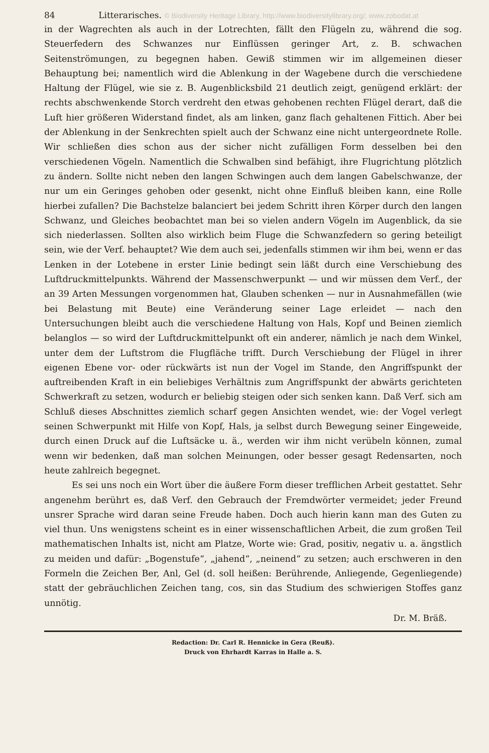84 Litterarisches. © Biodiversity Heritage Library, http://www.biodiversitylibrary.org/; www.zobodat.at
in der Wagrechten als auch in der Lotrechten, fällt den Flügeln zu, während die sog. Steuerfedern des Schwanzes nur Einflüssen geringer Art, z. B. schwachen Seitenströmungen, zu begegnen haben. Gewiß stimmen wir im allgemeinen dieser Behauptung bei; namentlich wird die Ablenkung in der Wagebene durch die verschiedene Haltung der Flügel, wie sie z. B. Augenblicksbild 21 deutlich zeigt, genügend erklärt: der rechts abschwenkende Storch verdreht den etwas gehobenen rechten Flügel derart, daß die Luft hier größeren Widerstand findet, als am linken, ganz flach gehaltenen Fittich. Aber bei der Ablenkung in der Senkrechten spielt auch der Schwanz eine nicht untergeordnete Rolle. Wir schließen dies schon aus der sicher nicht zufälligen Form desselben bei den verschiedenen Vögeln. Namentlich die Schwalben sind befähigt, ihre Flugrichtung plötzlich zu ändern. Sollte nicht neben den langen Schwingen auch dem langen Gabelschwanze, der nur um ein Geringes gehoben oder gesenkt, nicht ohne Einfluß bleiben kann, eine Rolle hierbei zufallen? Die Bachstelze balanciert bei jedem Schritt ihren Körper durch den langen Schwanz, und Gleiches beobachtet man bei so vielen andern Vögeln im Augenblick, da sie sich niederlassen. Sollten also wirklich beim Fluge die Schwanzfedern so gering beteiligt sein, wie der Verf. behauptet? Wie dem auch sei, jedenfalls stimmen wir ihm bei, wenn er das Lenken in der Lotebene in erster Linie bedingt sein läßt durch eine Verschiebung des Luftdruckmittelpunkts. Während der Massenschwerpunkt — und wir müssen dem Verf., der an 39 Arten Messungen vorgenommen hat, Glauben schenken — nur in Ausnahmefällen (wie bei Belastung mit Beute) eine Veränderung seiner Lage erleidet — nach den Untersuchungen bleibt auch die verschiedene Haltung von Hals, Kopf und Beinen ziemlich belanglos — so wird der Luftdruckmittelpunkt oft ein anderer, nämlich je nach dem Winkel, unter dem der Luftstrom die Flugfläche trifft. Durch Verschiebung der Flügel in ihrer eigenen Ebene vor- oder rückwärts ist nun der Vogel im Stande, den Angriffspunkt der auftreibenden Kraft in ein beliebiges Verhältnis zum Angriffspunkt der abwärts gerichteten Schwerkraft zu setzen, wodurch er beliebig steigen oder sich senken kann. Daß Verf. sich am Schluß dieses Abschnittes ziemlich scharf gegen Ansichten wendet, wie: der Vogel verlegt seinen Schwerpunkt mit Hilfe von Kopf, Hals, ja selbst durch Bewegung seiner Eingeweide, durch einen Druck auf die Luftsäcke u. ä., werden wir ihm nicht verübeln können, zumal wenn wir bedenken, daß man solchen Meinungen, oder besser gesagt Redensarten, noch heute zahlreich begegnet.
Es sei uns noch ein Wort über die äußere Form dieser trefflichen Arbeit gestattet. Sehr angenehm berührt es, daß Verf. den Gebrauch der Fremdwörter vermeidet; jeder Freund unsrer Sprache wird daran seine Freude haben. Doch auch hierin kann man des Guten zu viel thun. Uns wenigstens scheint es in einer wissenschaftlichen Arbeit, die zum großen Teil mathematischen Inhalts ist, nicht am Platze, Worte wie: Grad, positiv, negativ u. a. ängstlich zu meiden und dafür: „Bogenstufe“, „jahend“, „neinend“ zu setzen; auch erschweren in den Formeln die Zeichen Ber, Anl, Gel (d. soll heißen: Berührende, Anliegende, Gegenliegende) statt der gebräuchlichen Zeichen tang, cos, sin das Studium des schwierigen Stoffes ganz unnötig.
Dr. M. Bräß.
Redaction: Dr. Carl R. Hennicke in Gera (Reuß).
Druck von Ehrhardt Karras in Halle a. S.